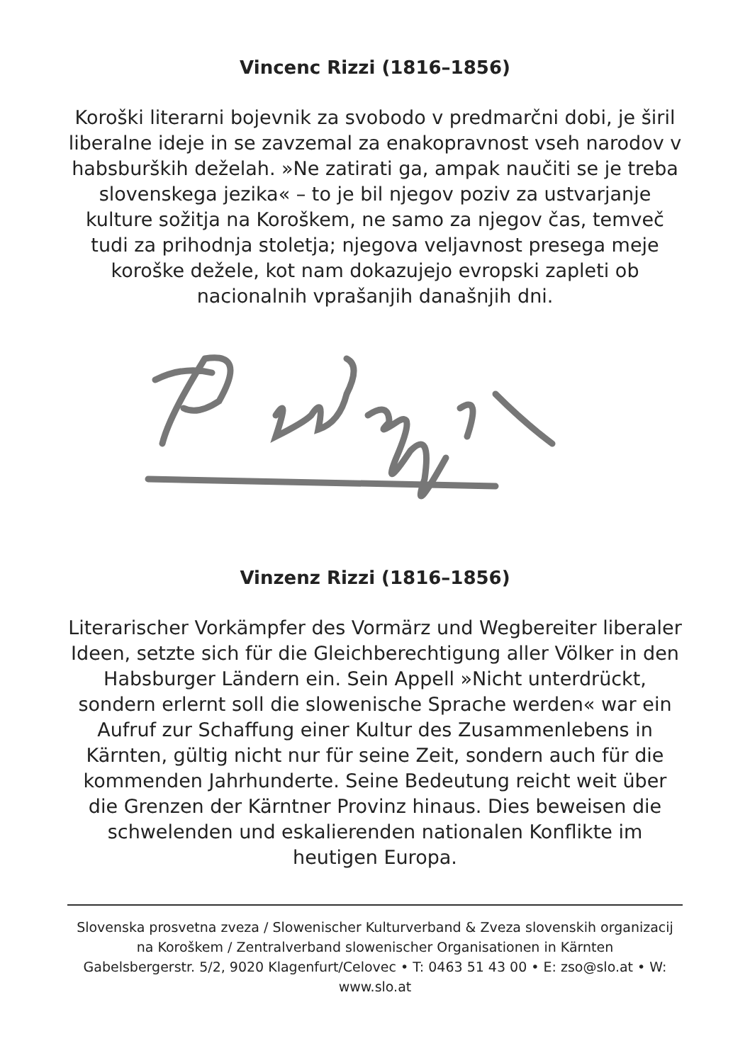Vincenc Rizzi (1816–1856)
Koroški literarni bojevnik za svobodo v predmarčni dobi, je širil liberalne ideje in se zavzemal za enakopravnost vseh narodov v habsburških deželah. »Ne zatirati ga, ampak naučiti se je treba slovenskega jezika« – to je bil njegov poziv za ustvarjanje kulture sožitja na Koroškem, ne samo za njegov čas, temveč tudi za prihodnja stoletja; njegova veljavnost presega meje koroške dežele, kot nam dokazujejo evropski zapleti ob nacionalnih vprašanjih današnjih dni.
Vinzenz Rizzi (1816–1856)
Literarischer Vorkämpfer des Vormärz und Wegbereiter liberaler Ideen, setzte sich für die Gleichberechtigung aller Völker in den Habsburger Ländern ein. Sein Appell »Nicht unterdrückt, sondern erlernt soll die slowenische Sprache werden« war ein Aufruf zur Schaffung einer Kultur des Zusammenlebens in Kärnten, gültig nicht nur für seine Zeit, sondern auch für die kommenden Jahrhunderte. Seine Bedeutung reicht weit über die Grenzen der Kärntner Provinz hinaus. Dies beweisen die schwelenden und eskalierenden nationalen Konflikte im heutigen Europa.
Slovenska prosvetna zveza / Slowenischer Kulturverband & Zveza slovenskih organizacij na Koroškem / Zentralverband slowenischer Organisationen in Kärnten
Gabelsbergerstr. 5/2, 9020 Klagenfurt/Celovec • T: 0463 51 43 00 • E: zso@slo.at • W: www.slo.at